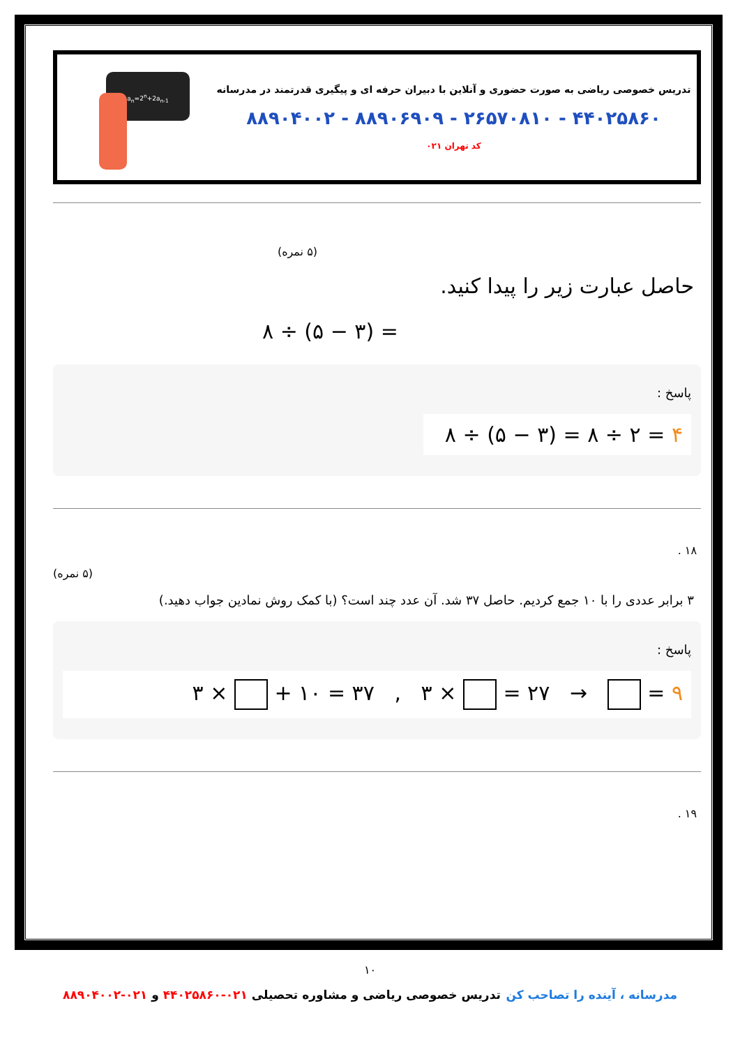تدریس خصوصی ریاضی به صورت حضوری و آنلاین با دبیران حرفه ای و پیگیری قدرتمند در مدرسانه
۴۴۰۲۵۸۶۰ - ۲۶۵۷۰۸۱۰ - ۸۸۹۰۶۹۰۹ - ۸۸۹۰۴۰۰۲
کد تهران ۰۲۱
a<sub>n</sub>=2<sup>n</sup>+2a<sub>n-1</sub>
(۵ نمره)
حاصل عبارت زیر را پیدا کنید.
۸ ÷ (۵ − ۳) =
پاسخ :
۸ ÷ (۵ − ۳) = ۸ ÷ ۲ = ۴
۱۸ .
(۵ نمره)
۳ برابر عددی را با ۱۰ جمع کردیم. حاصل ۳۷ شد. آن عدد چند است؟ (با کمک روش نمادین جواب دهید.)
پاسخ :
۳ × + ۱۰ = ۳۷ , ۳ × = ۲۷ → = ۹
۱۹ .
۱۰
مدرسانه ، آینده را تصاحب کن تدریس خصوصی ریاضی و مشاوره تحصیلی ۰۲۱-۴۴۰۲۵۸۶۰ و ۰۲۱-۸۸۹۰۴۰۰۲